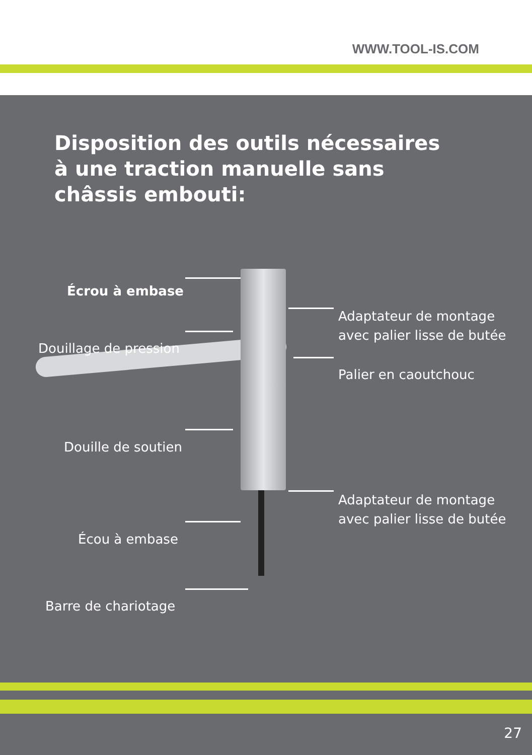WWW.TOOL-IS.COM
Disposition des outils nécessaires à une traction manuelle sans châssis embouti:
Écrou à embase
Adaptateur de montage
avec palier lisse de butée
Douillage de pression
Palier en caoutchouc
Douille de soutien
Adaptateur de montage
avec palier lisse de butée
Écou à embase
Barre de chariotage
27